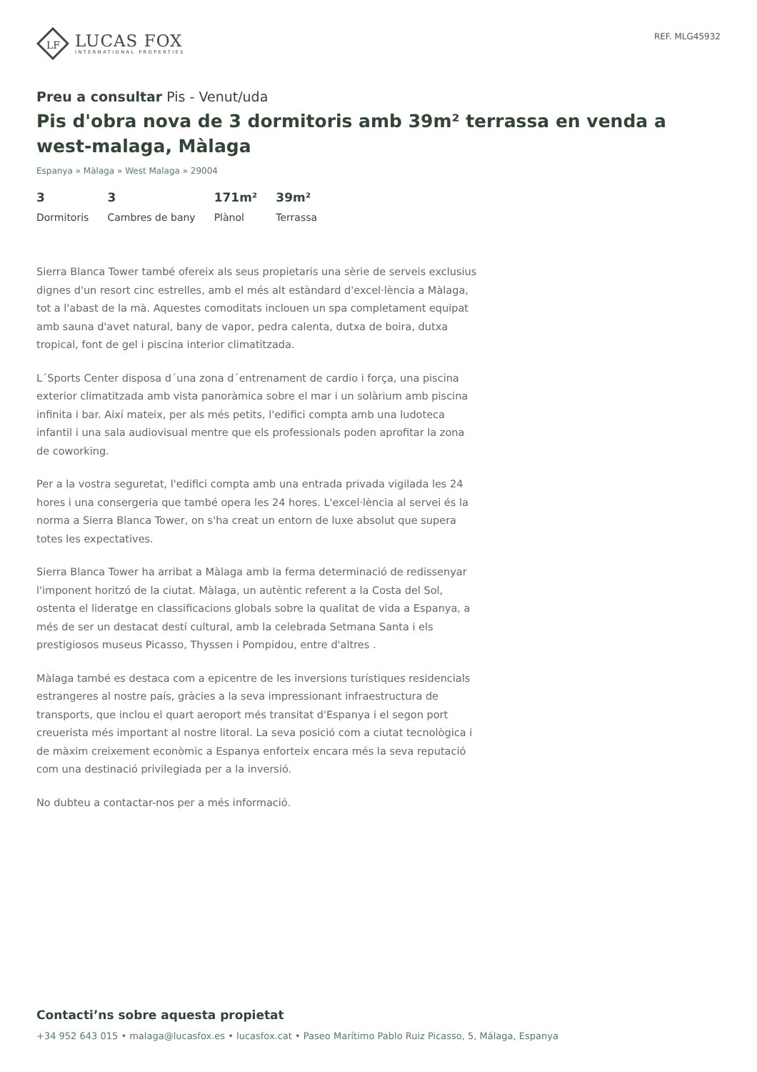LF
LUCAS FOX
INTERNATIONAL PROPERTIES
REF. MLG45932
Preu a consultar Pis - Venut/uda
Pis d'obra nova de 3 dormitoris amb 39m² terrassa en venda a west-malaga, Màlaga
Espanya » Màlaga » West Malaga » 29004
3
Dormitoris
3
Cambres de bany
171m²
Plànol
39m²
Terrassa
Sierra Blanca Tower també ofereix als seus propietaris una sèrie de serveis exclusius dignes d'un resort cinc estrelles, amb el més alt estàndard d'excel·lència a Màlaga, tot a l'abast de la mà. Aquestes comoditats inclouen un spa completament equipat amb sauna d'avet natural, bany de vapor, pedra calenta, dutxa de boira, dutxa tropical, font de gel i piscina interior climatitzada.
L´Sports Center disposa d´una zona d´entrenament de cardio i força, una piscina exterior climatitzada amb vista panoràmica sobre el mar i un solàrium amb piscina infinita i bar. Així mateix, per als més petits, l'edifici compta amb una ludoteca infantil i una sala audiovisual mentre que els professionals poden aprofitar la zona de coworking.
Per a la vostra seguretat, l'edifici compta amb una entrada privada vigilada les 24 hores i una consergeria que també opera les 24 hores. L'excel·lència al servei és la norma a Sierra Blanca Tower, on s'ha creat un entorn de luxe absolut que supera totes les expectatives.
Sierra Blanca Tower ha arribat a Màlaga amb la ferma determinació de redissenyar l'imponent horitzó de la ciutat. Màlaga, un autèntic referent a la Costa del Sol, ostenta el lideratge en classificacions globals sobre la qualitat de vida a Espanya, a més de ser un destacat destí cultural, amb la celebrada Setmana Santa i els prestigiosos museus Picasso, Thyssen i Pompidou, entre d'altres .
Màlaga també es destaca com a epicentre de les inversions turístiques residencials estrangeres al nostre país, gràcies a la seva impressionant infraestructura de transports, que inclou el quart aeroport més transitat d'Espanya i el segon port creuerista més important al nostre litoral. La seva posició com a ciutat tecnològica i de màxim creixement econòmic a Espanya enforteix encara més la seva reputació com una destinació privilegiada per a la inversió.
No dubteu a contactar-nos per a més informació.
Contacti’ns sobre aquesta propietat
+34 952 643 015 • malaga@lucasfox.es • lucasfox.cat • Paseo Marítimo Pablo Ruiz Picasso, 5, Málaga, Espanya